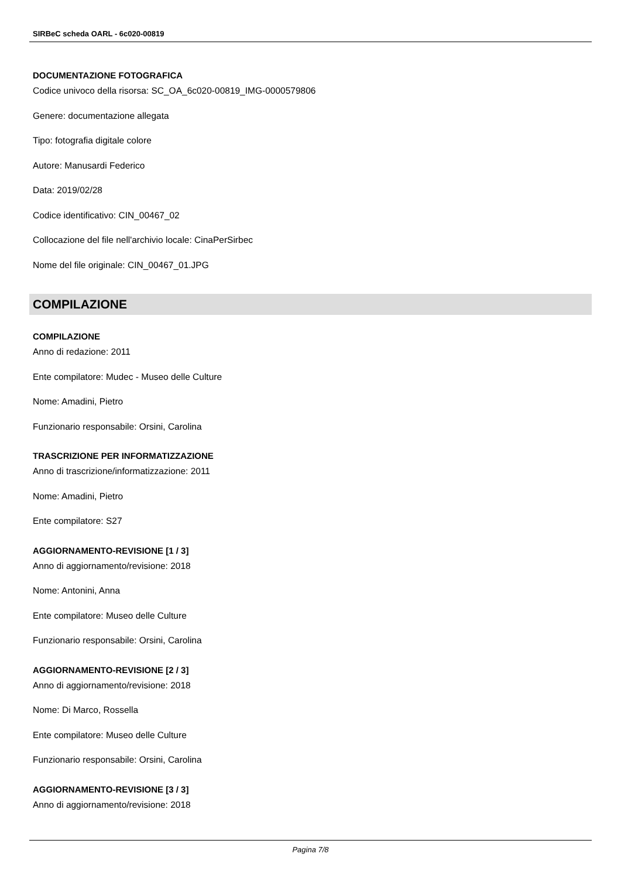SIRBeC scheda OARL - 6c020-00819
DOCUMENTAZIONE FOTOGRAFICA
Codice univoco della risorsa: SC_OA_6c020-00819_IMG-0000579806
Genere: documentazione allegata
Tipo: fotografia digitale colore
Autore: Manusardi Federico
Data: 2019/02/28
Codice identificativo: CIN_00467_02
Collocazione del file nell'archivio locale: CinaPerSirbec
Nome del file originale: CIN_00467_01.JPG
COMPILAZIONE
COMPILAZIONE
Anno di redazione: 2011
Ente compilatore: Mudec - Museo delle Culture
Nome: Amadini, Pietro
Funzionario responsabile: Orsini, Carolina
TRASCRIZIONE PER INFORMATIZZAZIONE
Anno di trascrizione/informatizzazione: 2011
Nome: Amadini, Pietro
Ente compilatore: S27
AGGIORNAMENTO-REVISIONE [1 / 3]
Anno di aggiornamento/revisione: 2018
Nome: Antonini, Anna
Ente compilatore: Museo delle Culture
Funzionario responsabile: Orsini, Carolina
AGGIORNAMENTO-REVISIONE [2 / 3]
Anno di aggiornamento/revisione: 2018
Nome: Di Marco, Rossella
Ente compilatore: Museo delle Culture
Funzionario responsabile: Orsini, Carolina
AGGIORNAMENTO-REVISIONE [3 / 3]
Anno di aggiornamento/revisione: 2018
Pagina 7/8